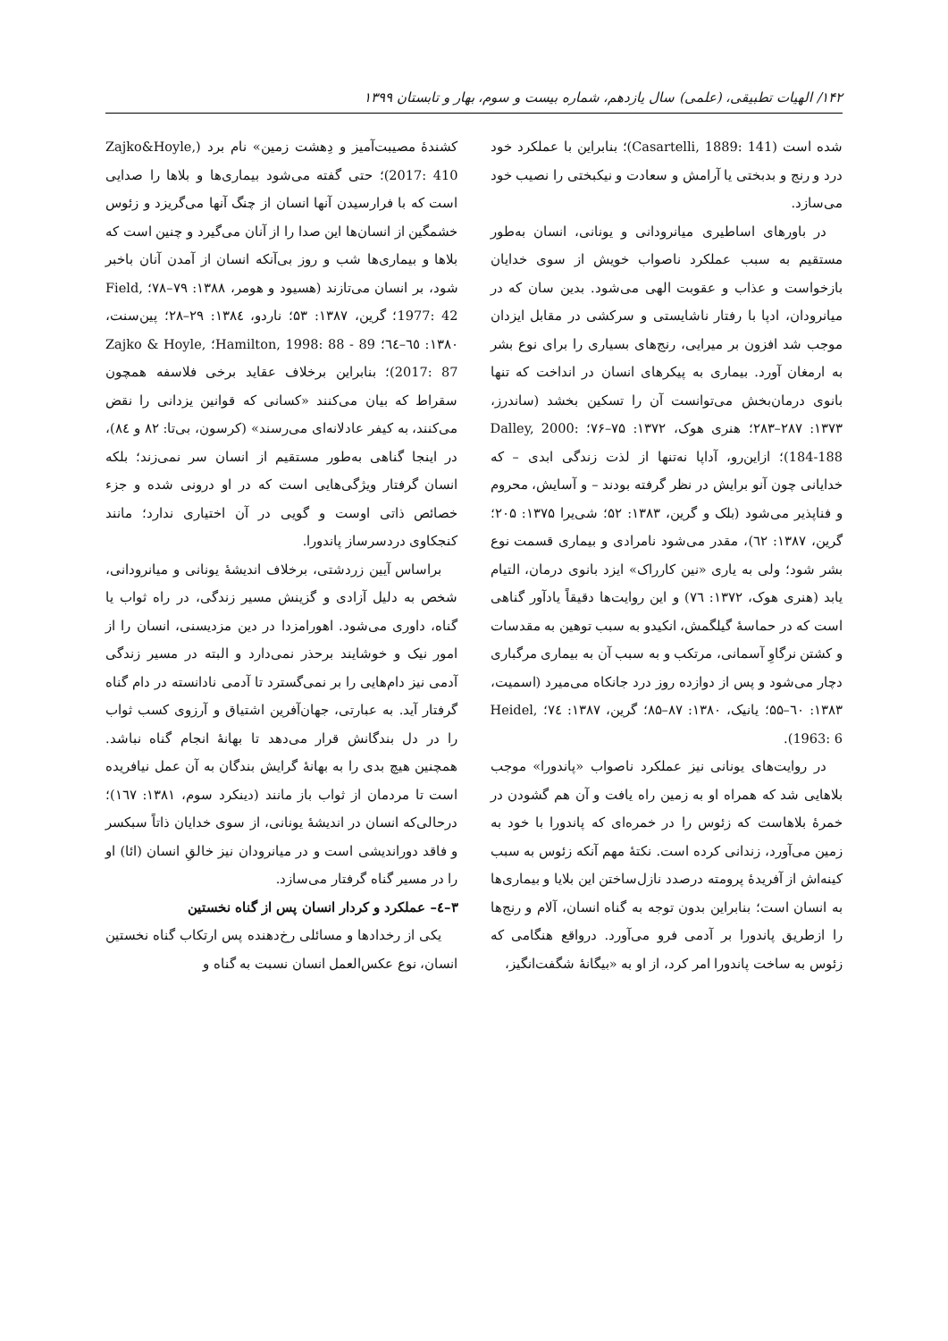۱۴۲/ الهیات تطبیقی، (علمی) سال یازدهم، شماره بیست و سوم، بهار و تابستان ۱۳۹۹
شده است (Casartelli, 1889: 141)؛ بنابراین با عملکرد خود درد و رنج و بدبختی یا آرامش و سعادت و نیکبختی را نصیب خود می‌سازد.
در باورهای اساطیری میانرودانی و یونانی، انسان به‌طور مستقیم به سبب عملکرد ناصواب خویش از سوی خدایان بازخواست و عذاب و عقوبت الهی می‌شود. بدین سان که در میانرودان، ادپا با رفتار ناشایستی و سرکشی در مقابل ایزدان موجب شد افزون بر میرایی، رنج‌های بسیاری را برای نوع بشر به ارمغان آورد. بیماری به پیکرهای انسان در انداخت که تنها بانوی درمان‌بخش می‌توانست آن را تسکین بخشد (ساندرز، ۱۳۷۳: ۲۸۷–۲۸۳؛ هنری هوک، ۱۳۷۲: ۷۵–۷۶؛ Dalley, 2000: 184-188)؛ ازاین‌رو، آداپا نه‌تنها از لذت زندگی ابدی – که خدایانی چون آنو برایش در نظر گرفته بودند – و آسایش، محروم و فناپذیر می‌شود (بلک و گرین، ۱۳۸۳: ۵۲؛ شی‌یرا ۱۳۷۵: ۲۰۵؛ گرین، ۱۳۸۷: ٦٢)، مقدر می‌شود نامرادی و بیماری قسمت نوع بشر شود؛ ولی به یاری «نین کارراک» ایزد بانوی درمان، التیام یابد (هنری هوک، ۱۳۷۲: ٧٦) و این روایت‌ها دقیقاً یادآور گناهی است که در حماسهٔ گیلگمش، انکیدو به سبب توهین به مقدسات و کشتن نرگاوِ آسمانی، مرتکب و به سبب آن به بیماری مرگباری دچار می‌شود و پس از دوازده روز درد جانکاه می‌میرد (اسمیت، ۱۳۸۳: ٦٠–۵۵؛ یانیک، ۱۳۸۰: ۸۷–۸۵؛ گرین، ۱۳۸۷: ٧٤؛ Heidel, 1963: 6).
در روایت‌های یونانی نیز عملکرد ناصواب «پاندورا» موجب بلاهایی شد که همراه او به زمین راه یافت و آن هم گشودن در خمرهٔ بلاهاست که زئوس را در خمره‌ای که پاندورا با خود به زمین می‌آورد، زندانی کرده است. نکتهٔ مهم آنکه زئوس به سبب کینه‌اش از آفریدهٔ پرومته درصدد نازل‌ساختن این بلایا و بیماری‌ها به انسان است؛ بنابراین بدون توجه به گناه انسان، آلام و رنج‌ها را ازطریق پاندورا بر آدمی فرو می‌آورد. درواقع هنگامی که زئوس به ساخت پاندورا امر کرد، از او به «بیگانهٔ شگفت‌انگیز،
کشندهٔ مصیبت‌آمیز و دِهشت زمین» نام برد (Zajko&Hoyle, 2017: 410)؛ حتی گفته می‌شود بیماری‌ها و بلاها را صدایی است که با فرارسیدن آنها انسان از چنگ آنها می‌گریزد و زئوس خشمگین از انسان‌ها این صدا را از آنان می‌گیرد و چنین است که بلاها و بیماری‌ها شب و روز بی‌آنکه انسان از آمدن آنان باخبر شود، بر انسان می‌تازند (هسیود و هومر، ۱۳۸۸: ۷۹–۷۸؛ Field, 1977: 42؛ گرین، ۱۳۸۷: ۵۳؛ ناردو، ۱۳۸٤: ۲۹–۲۸؛ پین‌سنت، ۱۳۸۰: ٦٥–٦٤؛ Hamilton, 1998: 88 - 89؛ Zajko & Hoyle, 2017: 87)؛ بنابراین برخلاف عقاید برخی فلاسفه همچون سقراط که بیان می‌کنند «کسانی که قوانین یزدانی را نقض می‌کنند، به کیفر عادلانه‌ای می‌رسند» (کرسون، بی‌تا: ۸۲ و ۸٤)، در اینجا گناهی به‌طور مستقیم از انسان سر نمی‌زند؛ بلکه انسان گرفتار ویژگی‌هایی است که در او درونی شده و جزء خصائص ذاتی اوست و گویی در آن اختیاری ندارد؛ مانند کنجکاوی دردسرساز پاندورا.
براساس آیین زردشتی، برخلاف اندیشهٔ یونانی و میانرودانی، شخص به دلیل آزادی و گزینش مسیر زندگی، در راه ثواب یا گناه، داوری می‌شود. اهورامزدا در دین مزدیسنی، انسان را از امور نیک و خوشایند برحذر نمی‌دارد و البته در مسیر زندگی آدمی نیز دام‌هایی را بر نمی‌گسترد تا آدمی نادانسته در دام گناه گرفتار آید. به عبارتی، جهان‌آفرین اشتیاق و آرزوی کسب ثواب را در دل بندگانش قرار می‌دهد تا بهانهٔ انجام گناه نباشد. همچنین هیچ بدی را به بهانهٔ گرایش بندگان به آن عمل نیافریده است تا مردمان از ثواب باز مانند (دینکرد سوم، ۱۳۸۱: ١٦٧)؛ درحالی‌که انسان در اندیشهٔ یونانی، از سوی خدایان ذاتاً سبکسر و فاقد دوراندیشی است و در میانرودان نیز خالقِ انسان (ائا) او را در مسیر گناه گرفتار می‌سازد.
۳–٤– عملکرد و کردار انسان پس از گناه نخستین
یکی از رخدادها و مسائلی رخ‌دهنده پس ارتکاب گناه نخستین انسان، نوع عکس‌العمل انسان نسبت به گناه و